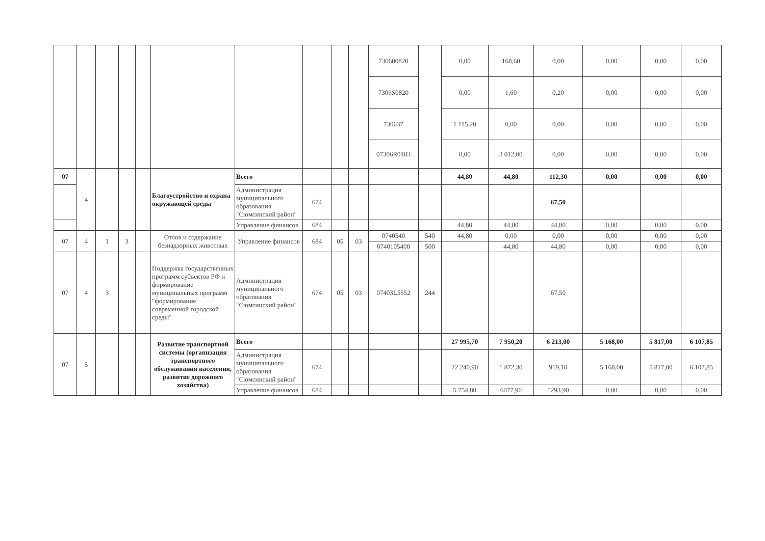| | | | | | | | | | | 730600820 | | 0,00 | 168,60 | 0,00 | 0,00 | 0,00 | 0,00 |
| | | | | | | | | | | 7306S0820 | | 0,00 | 1,60 | 0,20 | 0,00 | 0,00 | 0,00 |
| | | | | | | | | | | 730637 | | 1 115,20 | 0,00 | 0,00 | 0,00 | 0,00 | 0,00 |
| | | | | | | | | | | 07306R0183 | | 0,00 | 3 012,00 | 0,00 | 0,00 | 0,00 | 0,00 |
| 07 | 4 | | | | Благоустройство и охрана окружающей среды | Всего | | | | | | 44,80 | 44,80 | 112,30 | 0,00 | 0,00 | 0,00 |
| | | | | | | Администрация муниципального образования "Сюмсинский район" | 674 | | | | | | | 67,50 | | | |
| | | | | | | Управление финансов | 684 | | | | | 44,80 | 44,80 | 44,80 | 0,00 | 0,00 | 0,00 |
| 07 | 4 | 1 | 3 | | Отлов и содержание безнадзорных животных | Управление финансов | 684 | 05 | 03 | 0740540 | 540 | 44,80 | 0,00 | 0,00 | 0,00 | 0,00 | 0,00 |
| | | | | | | | | | | 0740105400 | 500 | | 44,80 | 44,80 | 0,00 | 0,00 | 0,00 |
| 07 | 4 | 3 | | | Поддержка государственных программ субъектов РФ и формирование муниципальных программ "формирование современной городской среды" | Администрация муниципального образования "Сюмсинский район" | 674 | 05 | 03 | 07403L5552 | 244 | | | 67,50 | | | |
| 07 | 5 | | | | Развитие транспортной системы (организация транспортного обслуживания населения, развитие дорожного хозяйства) | Всего | | | | | | 27 995,70 | 7 950,20 | 6 213,00 | 5 168,00 | 5 817,00 | 6 107,85 |
| | | | | | | Администрация муниципального образования "Сюмсинский район" | 674 | | | | | 22 240,90 | 1 872,30 | 919,10 | 5 168,00 | 5 817,00 | 6 107,85 |
| | | | | | | Управление финансов | 684 | | | | | 5 754,80 | 6077,90 | 5293,90 | 0,00 | 0,00 | 0,00 |